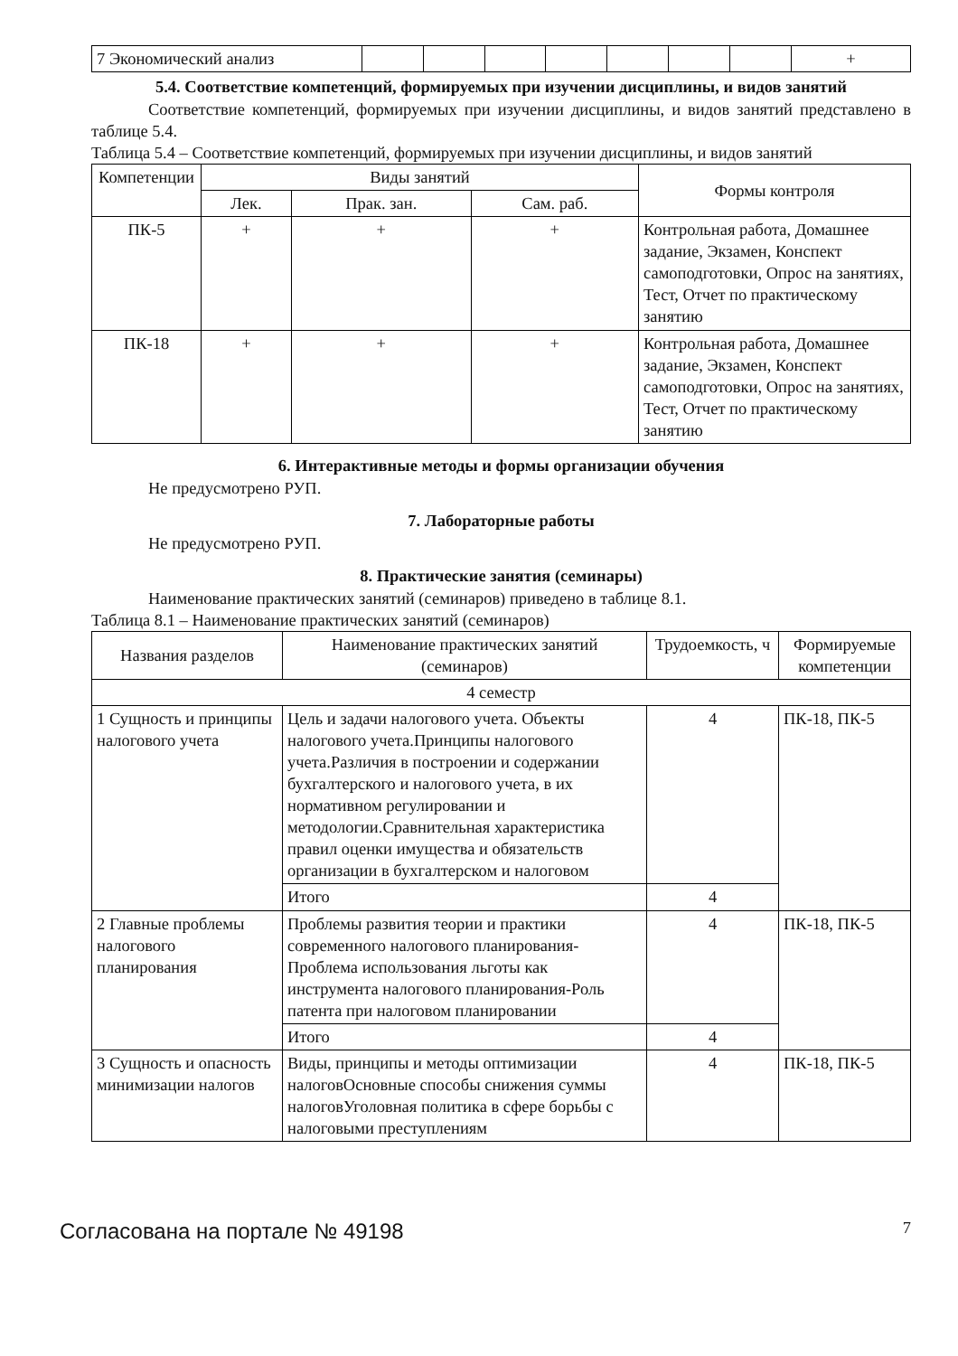| 7 Экономический анализ | | | | | | | | + |
5.4. Соответствие компетенций, формируемых при изучении дисциплины, и видов занятий
Соответствие компетенций, формируемых при изучении дисциплины, и видов занятий представлено в таблице 5.4.
Таблица 5.4 – Соответствие компетенций, формируемых при изучении дисциплины, и видов занятий
| Компетенции | Виды занятий | | | Формы контроля |
| --- | --- | --- | --- | --- |
| | Лек. | Прак. зан. | Сам. раб. | |
| ПК-5 | + | + | + | Контрольная работа, Домашнее задание, Экзамен, Конспект самоподготовки, Опрос на занятиях, Тест, Отчет по практическому занятию |
| ПК-18 | + | + | + | Контрольная работа, Домашнее задание, Экзамен, Конспект самоподготовки, Опрос на занятиях, Тест, Отчет по практическому занятию |
6. Интерактивные методы и формы организации обучения
Не предусмотрено РУП.
7. Лабораторные работы
Не предусмотрено РУП.
8. Практические занятия (семинары)
Наименование практических занятий (семинаров) приведено в таблице 8.1.
Таблица 8.1 – Наименование практических занятий (семинаров)
| Названия разделов | Наименование практических занятий (семинаров) | Трудоемкость, ч | Формируемые компетенции |
| --- | --- | --- | --- |
| 4 семестр | | | |
| 1 Сущность и принципы налогового учета | Цель и задачи налогового учета. Объекты налогового учета.Принципы налогового учета.Различия в построении и содержании бухгалтерского и налогового учета, в их нормативном регулировании и методологии.Сравнительная характеристика правил оценки имущества и обязательств организации в бухгалтерском и налоговом | 4 | ПК-18, ПК-5 |
| | Итого | 4 | |
| 2 Главные проблемы налогового планирования | Проблемы развития теории и практики современного налогового планирования-Проблема использования льготы как инструмента налогового планирования-Роль патента при налоговом планировании | 4 | ПК-18, ПК-5 |
| | Итого | 4 | |
| 3 Сущность и опасность минимизации налогов | Виды, принципы и методы оптимизации налоговОсновные способы снижения суммы налоговУголовная политика в сфере борьбы с налоговыми преступлениям | 4 | ПК-18, ПК-5 |
Согласована на портале № 49198 7